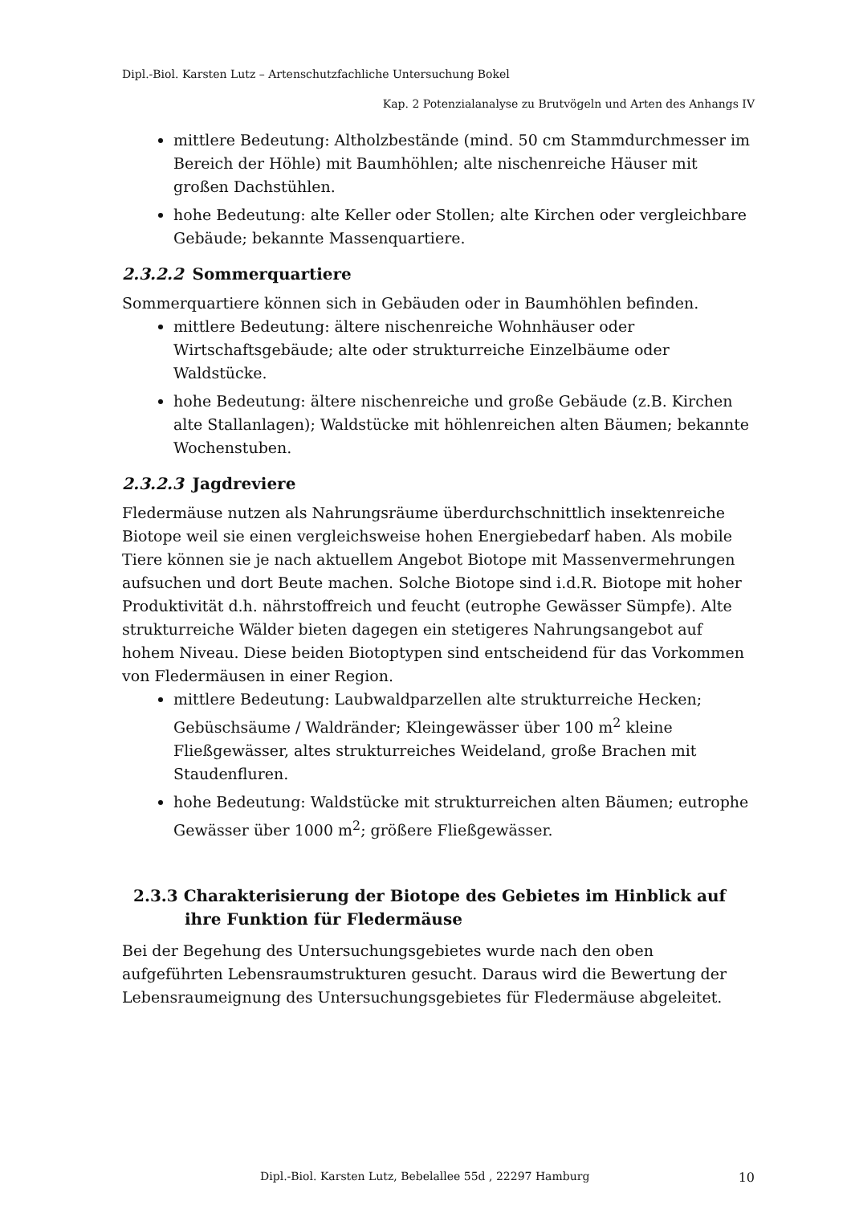Dipl.-Biol. Karsten Lutz – Artenschutzfachliche Untersuchung Bokel
Kap. 2 Potenzialanalyse zu Brutvögeln und Arten des Anhangs IV
mittlere Bedeutung: Altholzbestände (mind. 50 cm Stammdurchmesser im Bereich der Höhle) mit Baumhöhlen; alte nischenreiche Häuser mit großen Dachstühlen.
hohe Bedeutung: alte Keller oder Stollen; alte Kirchen oder vergleichbare Gebäude; bekannte Massenquartiere.
2.3.2.2 Sommerquartiere
Sommerquartiere können sich in Gebäuden oder in Baumhöhlen befinden.
mittlere Bedeutung: ältere nischenreiche Wohnhäuser oder Wirtschaftsgebäude; alte oder strukturreiche Einzelbäume oder Waldstücke.
hohe Bedeutung: ältere nischenreiche und große Gebäude (z.B. Kirchen alte Stallanlagen); Waldstücke mit höhlenreichen alten Bäumen; bekannte Wochenstuben.
2.3.2.3 Jagdreviere
Fledermäuse nutzen als Nahrungsräume überdurchschnittlich insektenreiche Biotope weil sie einen vergleichsweise hohen Energiebedarf haben. Als mobile Tiere können sie je nach aktuellem Angebot Biotope mit Massenvermehrungen aufsuchen und dort Beute machen. Solche Biotope sind i.d.R. Biotope mit hoher Produktivität d.h. nährstoffreich und feucht (eutrophe Gewässer Sümpfe). Alte strukturreiche Wälder bieten dagegen ein stetigeres Nahrungsangebot auf hohem Niveau. Diese beiden Biotoptypen sind entscheidend für das Vorkommen von Fledermäusen in einer Region.
mittlere Bedeutung: Laubwaldparzellen alte strukturreiche Hecken; Gebüschsäume / Waldränder; Kleingewässer über 100 m<sup>2</sup> kleine Fließgewässer, altes strukturreiches Weideland, große Brachen mit Staudenfluren.
hohe Bedeutung: Waldstücke mit strukturreichen alten Bäumen; eutrophe Gewässer über 1000 m<sup>2</sup>; größere Fließgewässer.
2.3.3 Charakterisierung der Biotope des Gebietes im Hinblick auf ihre Funktion für Fledermäuse
Bei der Begehung des Untersuchungsgebietes wurde nach den oben aufgeführten Lebensraumstrukturen gesucht. Daraus wird die Bewertung der Lebensraumeignung des Untersuchungsgebietes für Fledermäuse abgeleitet.
Dipl.-Biol. Karsten Lutz, Bebelallee 55d , 22297 Hamburg 10